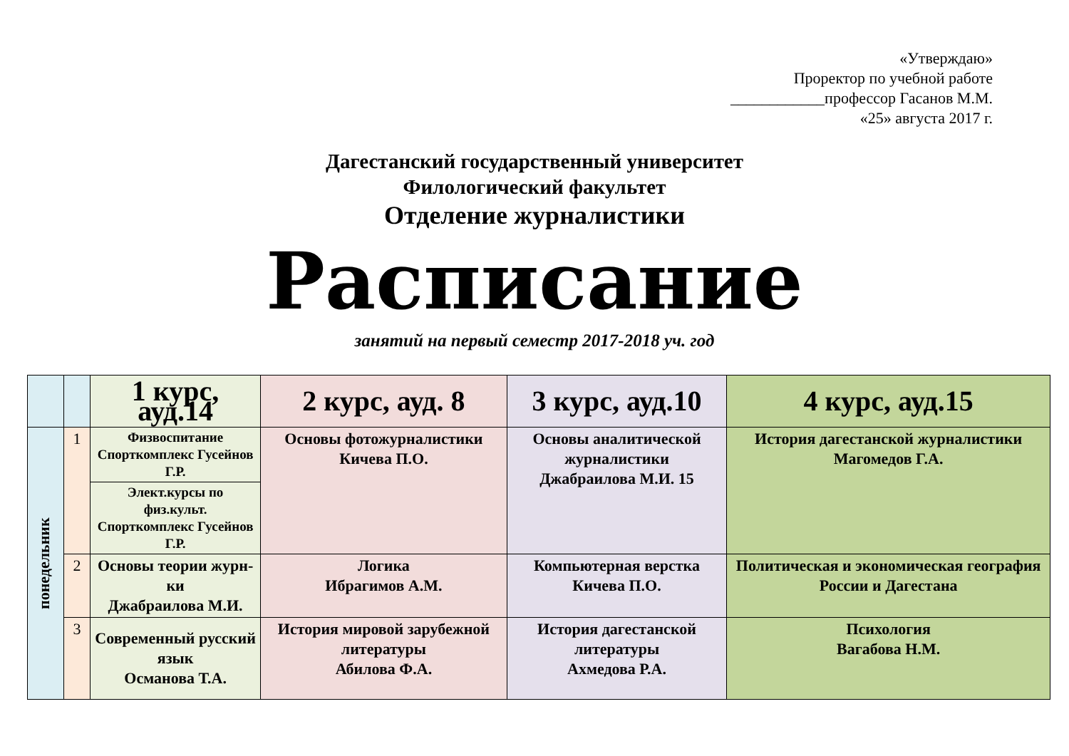«Утверждаю»
Проректор по учебной работе
____________профессор Гасанов М.М.
«25» августа 2017 г.
Дагестанский государственный университет
Филологический факультет
Отделение журналистики
Расписание
занятий на первый семестр 2017-2018 уч. год
| | | 1 курс, ауд.14 | 2 курс, ауд. 8 | 3 курс, ауд.10 | 4 курс, ауд.15 |
| --- | --- | --- | --- | --- | --- |
| понедельник | 1 | Физвоспитание Спорткомплекс Гусейнов Г.Р. | Основы фотожурналистики Кичева П.О. | Основы аналитической журналистики Джабраилова М.И. 15 | История дагестанской журналистики Магомедов Г.А. |
| | | Элект.курсы по физ.культ. Спорткомплекс Гусейнов Г.Р. | | | |
| | 2 | Основы теории журн-ки Джабраилова М.И. | Логика Ибрагимов А.М. | Компьютерная верстка Кичева П.О. | Политическая и экономическая география России и Дагестана |
| | 3 | Современный русский язык Османова Т.А. | История мировой зарубежной литературы Абилова Ф.А. | История дагестанской литературы Ахмедова Р.А. | Психология Вагабова Н.М. |